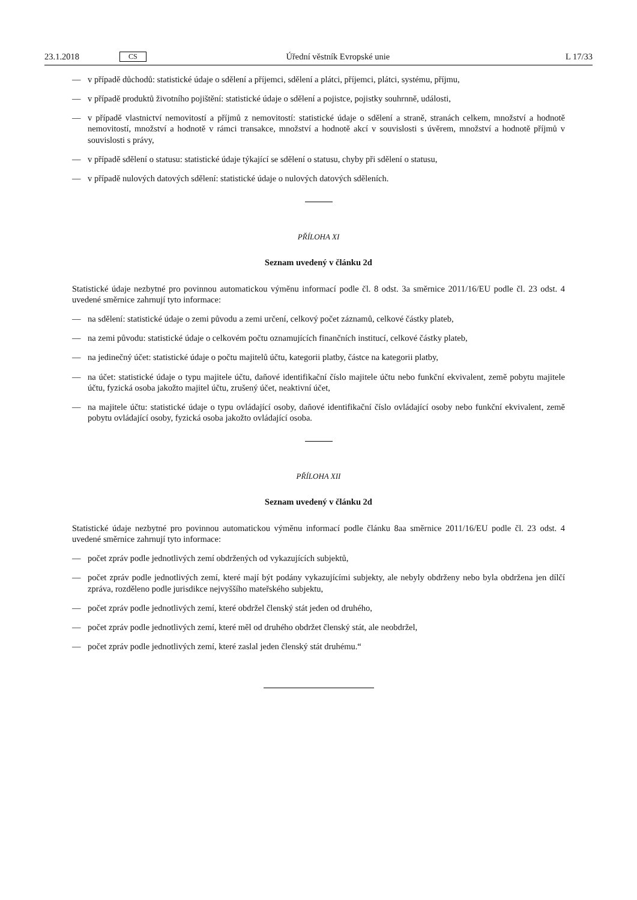23.1.2018 CS Úřední věstník Evropské unie L 17/33
— v případě důchodů: statistické údaje o sdělení a příjemci, sdělení a plátci, příjemci, plátci, systému, příjmu,
— v případě produktů životního pojištění: statistické údaje o sdělení a pojistce, pojistky souhrnně, události,
— v případě vlastnictví nemovitostí a příjmů z nemovitostí: statistické údaje o sdělení a straně, stranách celkem, množství a hodnotě nemovitostí, množství a hodnotě v rámci transakce, množství a hodnotě akcí v souvislosti s úvěrem, množství a hodnotě příjmů v souvislosti s právy,
— v případě sdělení o statusu: statistické údaje týkající se sdělení o statusu, chyby při sdělení o statusu,
— v případě nulových datových sdělení: statistické údaje o nulových datových sděleních.
PŘÍLOHA XI
Seznam uvedený v článku 2d
Statistické údaje nezbytné pro povinnou automatickou výměnu informací podle čl. 8 odst. 3a směrnice 2011/16/EU podle čl. 23 odst. 4 uvedené směrnice zahrnují tyto informace:
— na sdělení: statistické údaje o zemi původu a zemi určení, celkový počet záznamů, celkové částky plateb,
— na zemi původu: statistické údaje o celkovém počtu oznamujících finančních institucí, celkové částky plateb,
— na jedinečný účet: statistické údaje o počtu majitelů účtu, kategorii platby, částce na kategorii platby,
— na účet: statistické údaje o typu majitele účtu, daňové identifikační číslo majitele účtu nebo funkční ekvivalent, země pobytu majitele účtu, fyzická osoba jakožto majitel účtu, zrušený účet, neaktivní účet,
— na majitele účtu: statistické údaje o typu ovládající osoby, daňové identifikační číslo ovládající osoby nebo funkční ekvivalent, země pobytu ovládající osoby, fyzická osoba jakožto ovládající osoba.
PŘÍLOHA XII
Seznam uvedený v článku 2d
Statistické údaje nezbytné pro povinnou automatickou výměnu informací podle článku 8aa směrnice 2011/16/EU podle čl. 23 odst. 4 uvedené směrnice zahrnují tyto informace:
— počet zpráv podle jednotlivých zemí obdržených od vykazujících subjektů,
— počet zpráv podle jednotlivých zemí, které mají být podány vykazujícími subjekty, ale nebyly obdrženy nebo byla obdržena jen dílčí zpráva, rozděleno podle jurisdikce nejvyššího mateřského subjektu,
— počet zpráv podle jednotlivých zemí, které obdržel členský stát jeden od druhého,
— počet zpráv podle jednotlivých zemí, které měl od druhého obdržet členský stát, ale neobdržel,
— počet zpráv podle jednotlivých zemí, které zaslal jeden členský stát druhému.“